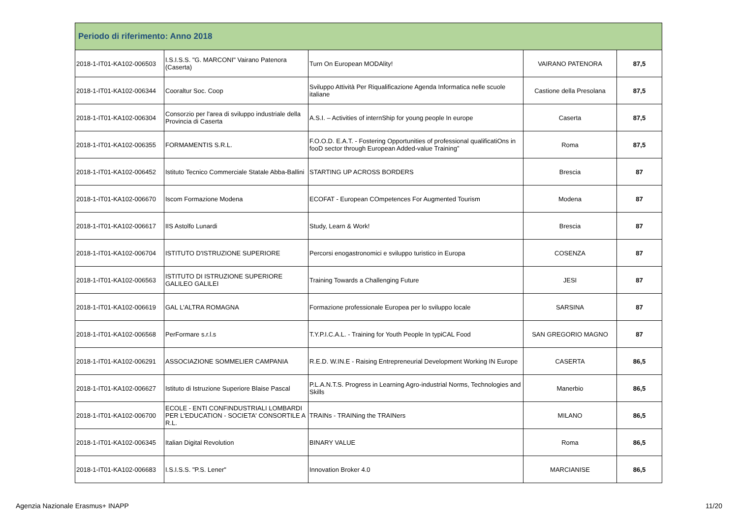| Periodo di riferimento: Anno 2018 | | | | |
| --- | --- | --- | --- | --- |
| 2018-1-IT01-KA102-006503 | I.S.I.S.S. "G. MARCONI" Vairano Patenora (Caserta) | Turn On European MODAlity! | VAIRANO PATENORA | 87,5 |
| 2018-1-IT01-KA102-006344 | Cooraltur Soc. Coop | Sviluppo Attività Per Riqualificazione Agenda Informatica nelle scuole italiane | Castione della Presolana | 87,5 |
| 2018-1-IT01-KA102-006304 | Consorzio per l'area di sviluppo industriale della Provincia di Caserta | A.S.I. – Activities of internShip for young people In europe | Caserta | 87,5 |
| 2018-1-IT01-KA102-006355 | FORMAMENTIS S.R.L. | F.O.O.D. E.A.T. - Fostering Opportunities of professional qualificatiOns in fooD sector through European Added-value Training” | Roma | 87,5 |
| 2018-1-IT01-KA102-006452 | Istituto Tecnico Commerciale Statale Abba-Ballini | STARTING UP ACROSS BORDERS | Brescia | 87 |
| 2018-1-IT01-KA102-006670 | Iscom Formazione Modena | ECOFAT - European COmpetences For Augmented Tourism | Modena | 87 |
| 2018-1-IT01-KA102-006617 | IIS Astolfo Lunardi | Study, Learn & Work! | Brescia | 87 |
| 2018-1-IT01-KA102-006704 | ISTITUTO D'ISTRUZIONE SUPERIORE | Percorsi enogastronomici e sviluppo turistico in Europa | COSENZA | 87 |
| 2018-1-IT01-KA102-006563 | ISTITUTO DI ISTRUZIONE SUPERIORE GALILEO GALILEI | Training Towards a Challenging Future | JESI | 87 |
| 2018-1-IT01-KA102-006619 | GAL L'ALTRA ROMAGNA | Formazione professionale Europea per lo sviluppo locale | SARSINA | 87 |
| 2018-1-IT01-KA102-006568 | PerFormare s.r.l.s | T.Y.P.I.C.A.L. - Training for Youth People In typiCAL Food | SAN GREGORIO MAGNO | 87 |
| 2018-1-IT01-KA102-006291 | ASSOCIAZIONE SOMMELIER CAMPANIA | R.E.D. W.IN.E - Raising Entrepreneurial Development Working IN Europe | CASERTA | 86,5 |
| 2018-1-IT01-KA102-006627 | Istituto di Istruzione Superiore Blaise Pascal | P.L.A.N.T.S. Progress in Learning Agro-industrial Norms, Technologies and Skills | Manerbio | 86,5 |
| 2018-1-IT01-KA102-006700 | ECOLE - ENTI CONFINDUSTRIALI LOMBARDI PER L'EDUCATION - SOCIETA' CONSORTILE A R.L. | TRAINs - TRAINing the TRAINers | MILANO | 86,5 |
| 2018-1-IT01-KA102-006345 | Italian Digital Revolution | BINARY VALUE | Roma | 86,5 |
| 2018-1-IT01-KA102-006683 | I.S.I.S.S. "P.S. Lener" | Innovation Broker 4.0 | MARCIANISE | 86,5 |
Agenzia Nazionale Erasmus+ INAPP 11/20